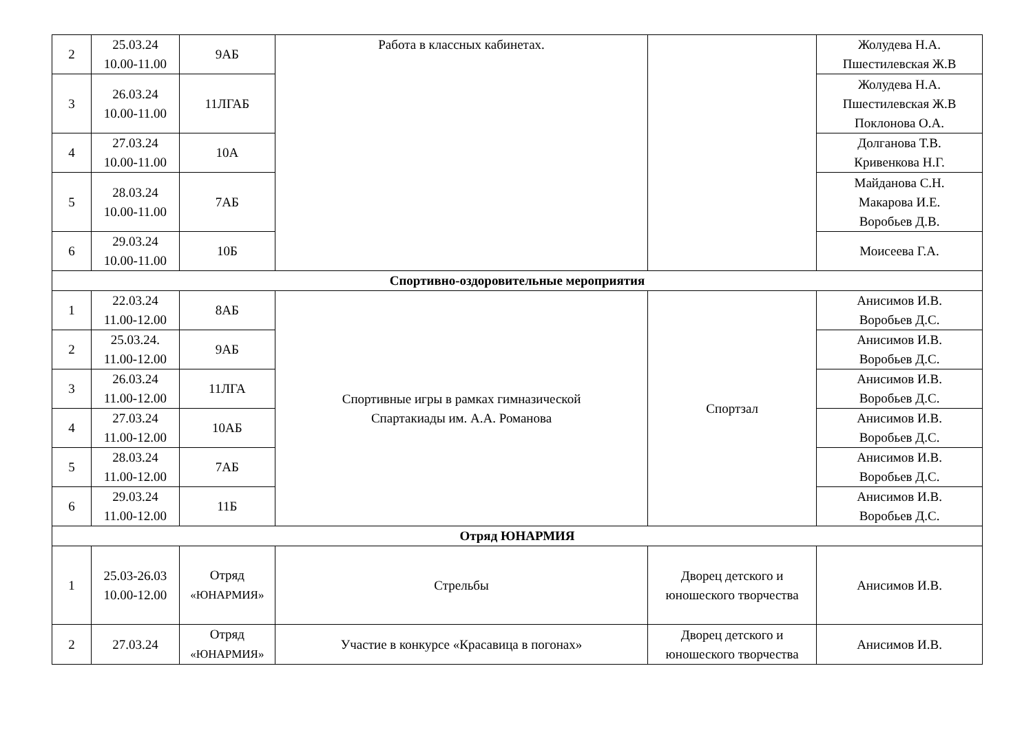| 2 | 25.03.24 10.00-11.00 | 9АБ | Работа в классных кабинетах. | | Жолудева Н.А. Пшестилевская Ж.В |
| 3 | 26.03.24 10.00-11.00 | 11ЛГАБ | | | Жолудева Н.А. Пшестилевская Ж.В Поклонова О.А. |
| 4 | 27.03.24 10.00-11.00 | 10А | | | Долганова Т.В. Кривенкова Н.Г. |
| 5 | 28.03.24 10.00-11.00 | 7АБ | | | Майданова С.Н. Макарова И.Е. Воробьев Д.В. |
| 6 | 29.03.24 10.00-11.00 | 10Б | | | Моисеева Г.А. |
| Спортивно-оздоровительные мероприятия | | | | | |
| 1 | 22.03.24 11.00-12.00 | 8АБ | Спортивные игры в рамках гимназической Спартакиады им. А.А. Романова | Спортзал | Анисимов И.В. Воробьев Д.С. |
| 2 | 25.03.24. 11.00-12.00 | 9АБ | | | Анисимов И.В. Воробьев Д.С. |
| 3 | 26.03.24 11.00-12.00 | 11ЛГА | | | Анисимов И.В. Воробьев Д.С. |
| 4 | 27.03.24 11.00-12.00 | 10АБ | | | Анисимов И.В. Воробьев Д.С. |
| 5 | 28.03.24 11.00-12.00 | 7АБ | | | Анисимов И.В. Воробьев Д.С. |
| 6 | 29.03.24 11.00-12.00 | 11Б | | | Анисимов И.В. Воробьев Д.С. |
| Отряд ЮНАРМИЯ | | | | | |
| 1 | 25.03-26.03 10.00-12.00 | Отряд «ЮНАРМИЯ» | Стрельбы | Дворец детского и юношеского творчества | Анисимов И.В. |
| 2 | 27.03.24 | Отряд «ЮНАРМИЯ» | Участие в конкурсе «Красавица в погонах» | Дворец детского и юношеского творчества | Анисимов И.В. |